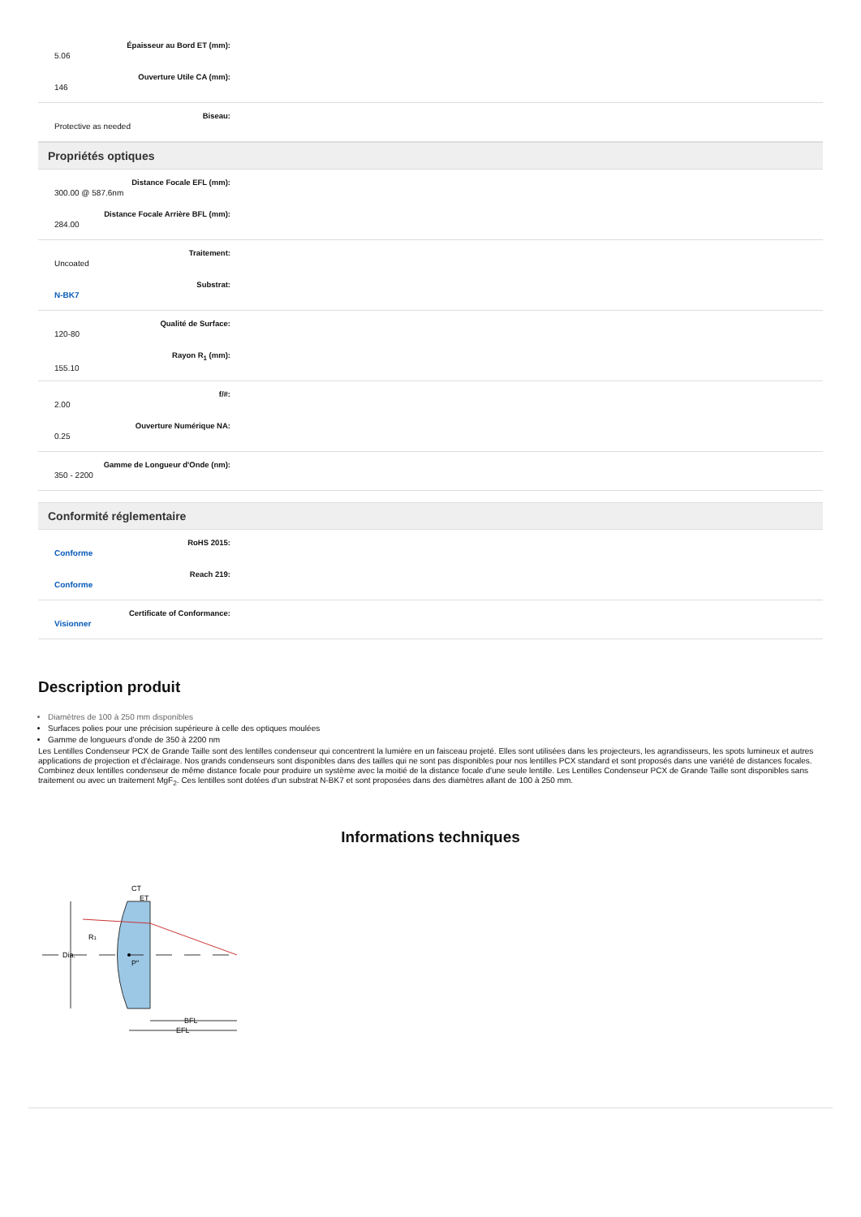Épaisseur au Bord ET (mm):
5.06
Ouverture Utile CA (mm):
146
Biseau:
Protective as needed
Propriétés optiques
Distance Focale EFL (mm):
300.00 @ 587.6nm
Distance Focale Arrière BFL (mm):
284.00
Traitement:
Uncoated
Substrat:
N-BK7
Qualité de Surface:
120-80
Rayon R<sub>1</sub> (mm):
155.10
f/#:
2.00
Ouverture Numérique NA:
0.25
Gamme de Longueur d'Onde (nm):
350 - 2200
Conformité réglementaire
RoHS 2015:
Conforme
Reach 219:
Conforme
Certificate of Conformance:
Visionner
Description produit
Diamètres de 100 à 250 mm disponibles
Surfaces polies pour une précision supérieure à celle des optiques moulées
Gamme de longueurs d'onde de 350 à 2200 nm
Les Lentilles Condenseur PCX de Grande Taille sont des lentilles condenseur qui concentrent la lumière en un faisceau projeté. Elles sont utilisées dans les projecteurs, les agrandisseurs, les spots lumineux et autres applications de projection et d'éclairage. Nos grands condenseurs sont disponibles dans des tailles qui ne sont pas disponibles pour nos lentilles PCX standard et sont proposés dans une variété de distances focales. Combinez deux lentilles condenseur de même distance focale pour produire un système avec la moitié de la distance focale d'une seule lentille. Les Lentilles Condenseur PCX de Grande Taille sont disponibles sans traitement ou avec un traitement MgF<sub>2</sub>. Ces lentilles sont dotées d'un substrat N-BK7 et sont proposées dans des diamètres allant de 100 à 250 mm.
Informations techniques
Dia.
R1
P"
CT
ET
BFL
EFL